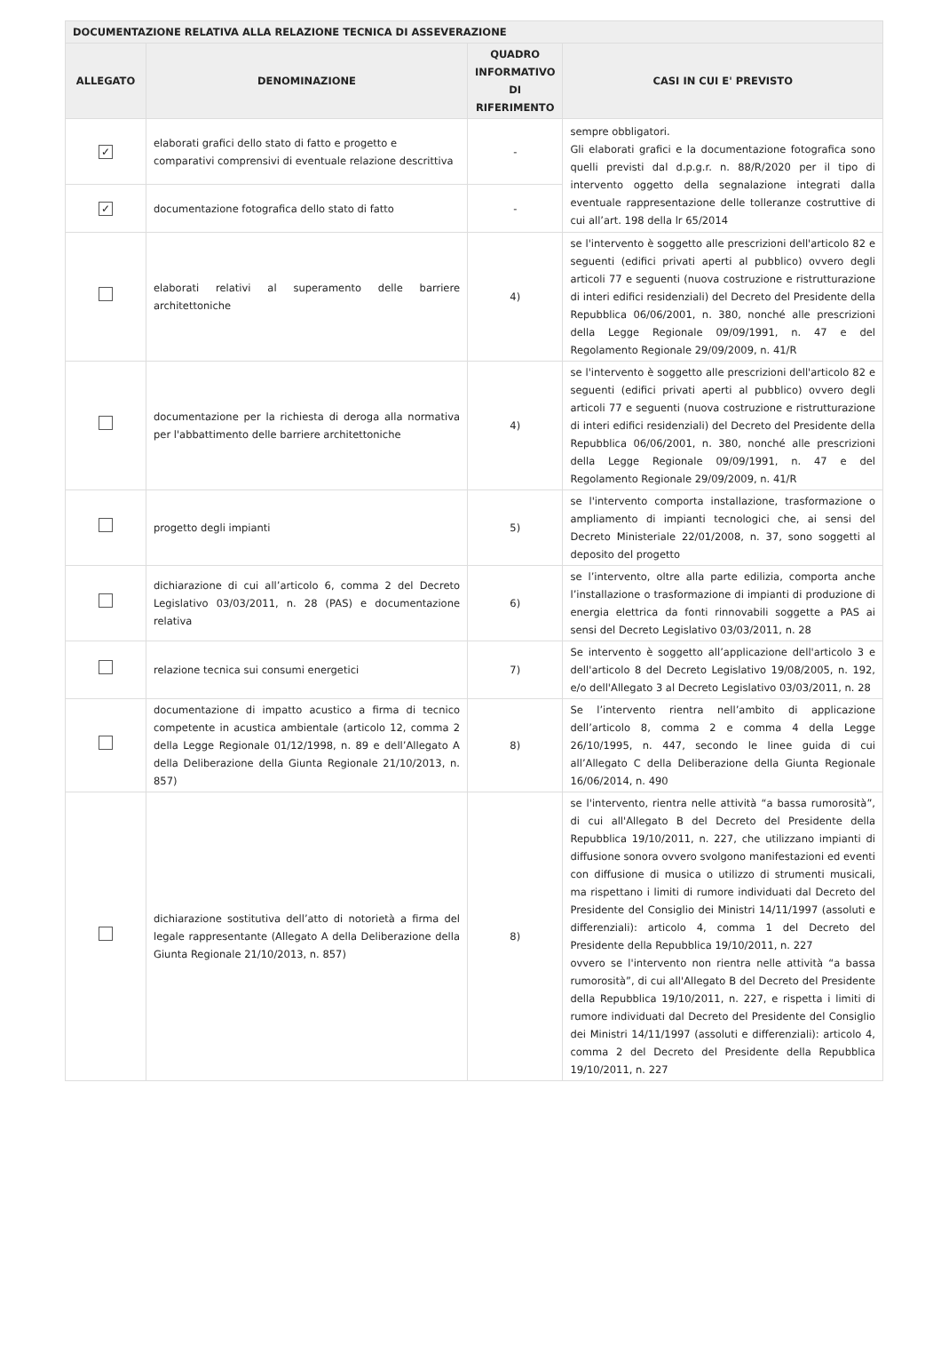| DOCUMENTAZIONE RELATIVA ALLA RELAZIONE TECNICA DI ASSEVERAZIONE | | | |
| --- | --- | --- | --- |
| ALLEGATO | DENOMINAZIONE | QUADRO INFORMATIVO DI RIFERIMENTO | CASI IN CUI E' PREVISTO |
| ✓ | elaborati grafici dello stato di fatto e progetto e comparativi comprensivi di eventuale relazione descrittiva | - | sempre obbligatori. Gli elaborati grafici e la documentazione fotografica sono quelli previsti dal d.p.g.r. n. 88/R/2020 per il tipo di intervento oggetto della segnalazione integrati dalla eventuale rappresentazione delle tolleranze costruttive di cui all’art. 198 della lr 65/2014 |
| ✓ | documentazione fotografica dello stato di fatto | - | |
| | elaborati relativi al superamento delle barriere architettoniche | 4) | se l'intervento è soggetto alle prescrizioni dell'articolo 82 e seguenti (edifici privati aperti al pubblico) ovvero degli articoli 77 e seguenti (nuova costruzione e ristrutturazione di interi edifici residenziali) del Decreto del Presidente della Repubblica 06/06/2001, n. 380, nonché alle prescrizioni della Legge Regionale 09/09/1991, n. 47 e del Regolamento Regionale 29/09/2009, n. 41/R |
| | documentazione per la richiesta di deroga alla normativa per l'abbattimento delle barriere architettoniche | 4) | se l'intervento è soggetto alle prescrizioni dell'articolo 82 e seguenti (edifici privati aperti al pubblico) ovvero degli articoli 77 e seguenti (nuova costruzione e ristrutturazione di interi edifici residenziali) del Decreto del Presidente della Repubblica 06/06/2001, n. 380, nonché alle prescrizioni della Legge Regionale 09/09/1991, n. 47 e del Regolamento Regionale 29/09/2009, n. 41/R |
| | progetto degli impianti | 5) | se l'intervento comporta installazione, trasformazione o ampliamento di impianti tecnologici che, ai sensi del Decreto Ministeriale 22/01/2008, n. 37, sono soggetti al deposito del progetto |
| | dichiarazione di cui all’articolo 6, comma 2 del Decreto Legislativo 03/03/2011, n. 28 (PAS) e documentazione relativa | 6) | se l’intervento, oltre alla parte edilizia, comporta anche l’installazione o trasformazione di impianti di produzione di energia elettrica da fonti rinnovabili soggette a PAS ai sensi del Decreto Legislativo 03/03/2011, n. 28 |
| | relazione tecnica sui consumi energetici | 7) | Se intervento è soggetto all’applicazione dell'articolo 3 e dell'articolo 8 del Decreto Legislativo 19/08/2005, n. 192, e/o dell'Allegato 3 al Decreto Legislativo 03/03/2011, n. 28 |
| | documentazione di impatto acustico a firma di tecnico competente in acustica ambientale (articolo 12, comma 2 della Legge Regionale 01/12/1998, n. 89 e dell’Allegato A della Deliberazione della Giunta Regionale 21/10/2013, n. 857) | 8) | Se l’intervento rientra nell’ambito di applicazione dell’articolo 8, comma 2 e comma 4 della Legge 26/10/1995, n. 447, secondo le linee guida di cui all’Allegato C della Deliberazione della Giunta Regionale 16/06/2014, n. 490 |
| | dichiarazione sostitutiva dell’atto di notorietà a firma del legale rappresentante (Allegato A della Deliberazione della Giunta Regionale 21/10/2013, n. 857) | 8) | se l'intervento, rientra nelle attività “a bassa rumorosità”, di cui all'Allegato B del Decreto del Presidente della Repubblica 19/10/2011, n. 227, che utilizzano impianti di diffusione sonora ovvero svolgono manifestazioni ed eventi con diffusione di musica o utilizzo di strumenti musicali, ma rispettano i limiti di rumore individuati dal Decreto del Presidente del Consiglio dei Ministri 14/11/1997 (assoluti e differenziali): articolo 4, comma 1 del Decreto del Presidente della Repubblica 19/10/2011, n. 227 ovvero se l'intervento non rientra nelle attività “a bassa rumorosità”, di cui all'Allegato B del Decreto del Presidente della Repubblica 19/10/2011, n. 227, e rispetta i limiti di rumore individuati dal Decreto del Presidente del Consiglio dei Ministri 14/11/1997 (assoluti e differenziali): articolo 4, comma 2 del Decreto del Presidente della Repubblica 19/10/2011, n. 227 |